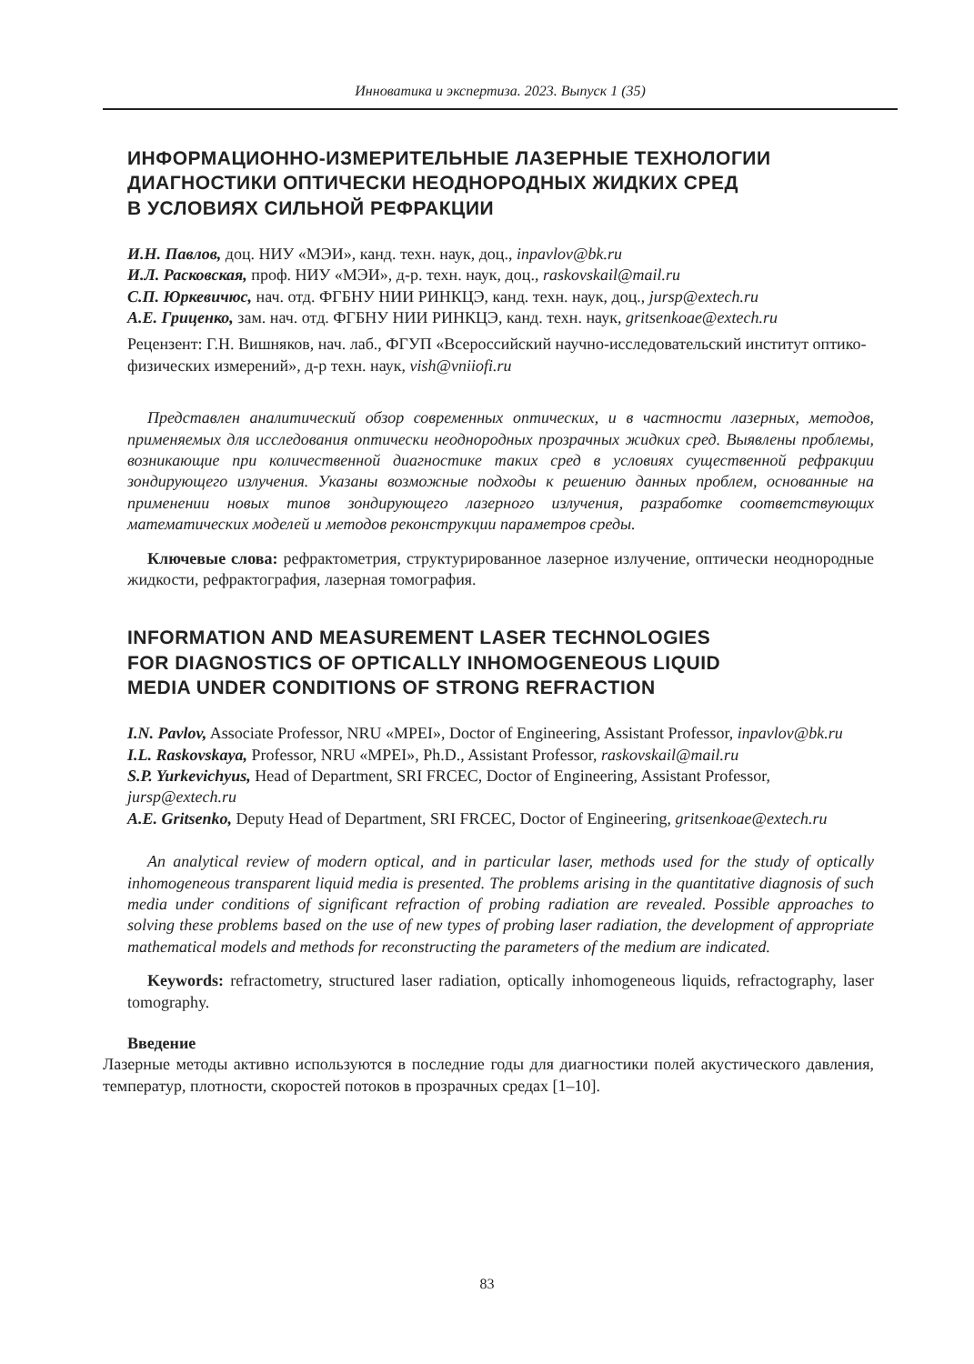Инноватика и экспертиза. 2023. Выпуск 1 (35)
ИНФОРМАЦИОННО-ИЗМЕРИТЕЛЬНЫЕ ЛАЗЕРНЫЕ ТЕХНОЛОГИИ
ДИАГНОСТИКИ ОПТИЧЕСКИ НЕОДНОРОДНЫХ ЖИДКИХ СРЕД
В УСЛОВИЯХ СИЛЬНОЙ РЕФРАКЦИИ
И.Н. Павлов, доц. НИУ «МЭИ», канд. техн. наук, доц., inpavlov@bk.ru
И.Л. Расковская, проф. НИУ «МЭИ», д-р. техн. наук, доц., raskovskail@mail.ru
С.П. Юркевичюс, нач. отд. ФГБНУ НИИ РИНКЦЭ, канд. техн. наук, доц., jursp@extech.ru
А.Е. Гриценко, зам. нач. отд. ФГБНУ НИИ РИНКЦЭ, канд. техн. наук, gritsenkoae@extech.ru
Рецензент: Г.Н. Вишняков, нач. лаб., ФГУП «Всероссийский научно-исследовательский институт оптико-физических измерений», д-р техн. наук, vish@vniiofi.ru
Представлен аналитический обзор современных оптических, и в частности лазерных, методов, применяемых для исследования оптически неоднородных прозрачных жидких сред. Выявлены проблемы, возникающие при количественной диагностике таких сред в условиях существенной рефракции зондирующего излучения. Указаны возможные подходы к решению данных проблем, основанные на применении новых типов зондирующего лазерного излучения, разработке соответствующих математических моделей и методов реконструкции параметров среды.
Ключевые слова: рефрактометрия, структурированное лазерное излучение, оптически неоднородные жидкости, рефрактография, лазерная томография.
INFORMATION AND MEASUREMENT LASER TECHNOLOGIES
FOR DIAGNOSTICS OF OPTICALLY INHOMOGENEOUS LIQUID
MEDIA UNDER CONDITIONS OF STRONG REFRACTION
I.N. Pavlov, Associate Professor, NRU «MPEI», Doctor of Engineering, Assistant Professor, inpavlov@bk.ru
I.L. Raskovskaya, Professor, NRU «MPEI», Ph.D., Assistant Professor, raskovskail@mail.ru
S.P. Yurkevichyus, Head of Department, SRI FRCEC, Doctor of Engineering, Assistant Professor, jursp@extech.ru
A.E. Gritsenko, Deputy Head of Department, SRI FRCEC, Doctor of Engineering, gritsenkoae@extech.ru
An analytical review of modern optical, and in particular laser, methods used for the study of optically inhomogeneous transparent liquid media is presented. The problems arising in the quantitative diagnosis of such media under conditions of significant refraction of probing radiation are revealed. Possible approaches to solving these problems based on the use of new types of probing laser radiation, the development of appropriate mathematical models and methods for reconstructing the parameters of the medium are indicated.
Keywords: refractometry, structured laser radiation, optically inhomogeneous liquids, refractography, laser tomography.
Введение
Лазерные методы активно используются в последние годы для диагностики полей акустического давления, температур, плотности, скоростей потоков в прозрачных средах [1–10].
83